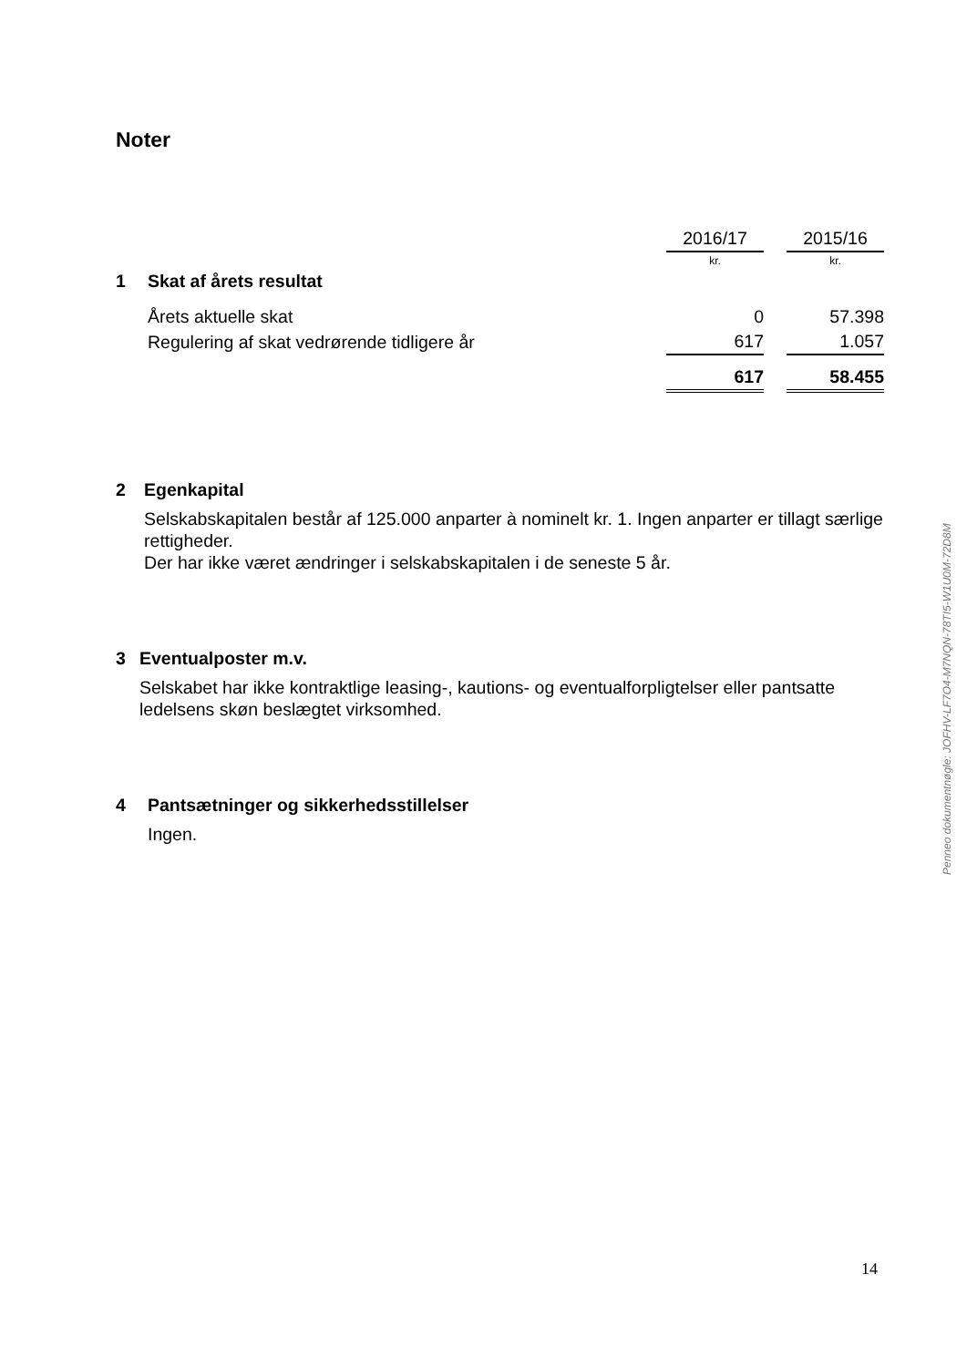Noter
| | | 2016/17 | | 2015/16 |
| | | kr. | | kr. |
| 1 | Skat af årets resultat | | | |
| | Årets aktuelle skat | 0 | | 57.398 |
| | Regulering af skat vedrørende tidligere år | 617 | | 1.057 |
| | | 617 | | 58.455 |
2 Egenkapital
Selskabskapitalen består af 125.000 anparter à nominelt kr. 1. Ingen anparter er tillagt særlige rettigheder.
Der har ikke været ændringer i selskabskapitalen i de seneste 5 år.
3 Eventualposter m.v.
Selskabet har ikke kontraktlige leasing-, kautions- og eventualforpligtelser eller pantsatte ledelsens skøn beslægtet virksomhed.
4 Pantsætninger og sikkerhedsstillelser
Ingen.
Penneo dokumentnøgle: JOFHV-LF7O4-M7NQN-78TI5-W1U0M-72D8M
14